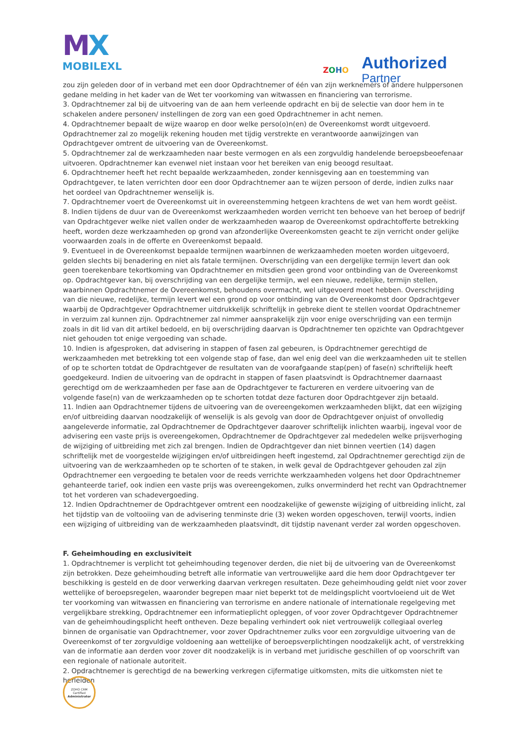MX
MOBILEXL
ZOHO
Authorized
Partner
zou zijn geleden door of in verband met een door Opdrachtnemer of één van zijn werknemers of andere hulppersonen gedane melding in het kader van de Wet ter voorkoming van witwassen en financiering van terrorisme.
3. Opdrachtnemer zal bij de uitvoering van de aan hem verleende opdracht en bij de selectie van door hem in te schakelen andere personen/ instellingen de zorg van een goed Opdrachtnemer in acht nemen.
4. Opdrachtnemer bepaalt de wijze waarop en door welke perso(o)n(en) de Overeenkomst wordt uitgevoerd. Opdrachtnemer zal zo mogelijk rekening houden met tijdig verstrekte en verantwoorde aanwijzingen van Opdrachtgever omtrent de uitvoering van de Overeenkomst.
5. Opdrachtnemer zal de werkzaamheden naar beste vermogen en als een zorgvuldig handelende beroepsbeoefenaar uitvoeren. Opdrachtnemer kan evenwel niet instaan voor het bereiken van enig beoogd resultaat.
6. Opdrachtnemer heeft het recht bepaalde werkzaamheden, zonder kennisgeving aan en toestemming van Opdrachtgever, te laten verrichten door een door Opdrachtnemer aan te wijzen persoon of derde, indien zulks naar het oordeel van Opdrachtnemer wenselijk is.
7. Opdrachtnemer voert de Overeenkomst uit in overeenstemming hetgeen krachtens de wet van hem wordt geëist.
8. Indien tijdens de duur van de Overeenkomst werkzaamheden worden verricht ten behoeve van het beroep of bedrijf van Opdrachtgever welke niet vallen onder de werkzaamheden waarop de Overeenkomst opdrachtofferte betrekking heeft, worden deze werkzaamheden op grond van afzonderlijke Overeenkomsten geacht te zijn verricht onder gelijke voorwaarden zoals in de offerte en Overeenkomst bepaald.
9. Eventueel in de Overeenkomst bepaalde termijnen waarbinnen de werkzaamheden moeten worden uitgevoerd, gelden slechts bij benadering en niet als fatale termijnen. Overschrijding van een dergelijke termijn levert dan ook geen toerekenbare tekortkoming van Opdrachtnemer en mitsdien geen grond voor ontbinding van de Overeenkomst op. Opdrachtgever kan, bij overschrijding van een dergelijke termijn, wel een nieuwe, redelijke, termijn stellen, waarbinnen Opdrachtnemer de Overeenkomst, behoudens overmacht, wel uitgevoerd moet hebben. Overschrijding van die nieuwe, redelijke, termijn levert wel een grond op voor ontbinding van de Overeenkomst door Opdrachtgever waarbij de Opdrachtgever Opdrachtnemer uitdrukkelijk schriftelijk in gebreke dient te stellen voordat Opdrachtnemer in verzuim zal kunnen zijn. Opdrachtnemer zal nimmer aansprakelijk zijn voor enige overschrijding van een termijn zoals in dit lid van dit artikel bedoeld, en bij overschrijding daarvan is Opdrachtnemer ten opzichte van Opdrachtgever niet gehouden tot enige vergoeding van schade.
10. Indien is afgesproken, dat advisering in stappen of fasen zal gebeuren, is Opdrachtnemer gerechtigd de werkzaamheden met betrekking tot een volgende stap of fase, dan wel enig deel van die werkzaamheden uit te stellen of op te schorten totdat de Opdrachtgever de resultaten van de voorafgaande stap(pen) of fase(n) schriftelijk heeft goedgekeurd. Indien de uitvoering van de opdracht in stappen of fasen plaatsvindt is Opdrachtnemer daarnaast gerechtigd om de werkzaamheden per fase aan de Opdrachtgever te factureren en verdere uitvoering van de volgende fase(n) van de werkzaamheden op te schorten totdat deze facturen door Opdrachtgever zijn betaald.
11. Indien aan Opdrachtnemer tijdens de uitvoering van de overeengekomen werkzaamheden blijkt, dat een wijziging en/of uitbreiding daarvan noodzakelijk of wenselijk is als gevolg van door de Opdrachtgever onjuist of onvolledig aangeleverde informatie, zal Opdrachtnemer de Opdrachtgever daarover schriftelijk inlichten waarbij, ingeval voor de advisering een vaste prijs is overeengekomen, Opdrachtnemer de Opdrachtgever zal mededelen welke prijsverhoging de wijziging of uitbreiding met zich zal brengen. Indien de Opdrachtgever dan niet binnen veertien (14) dagen schriftelijk met de voorgestelde wijzigingen en/of uitbreidingen heeft ingestemd, zal Opdrachtnemer gerechtigd zijn de uitvoering van de werkzaamheden op te schorten of te staken, in welk geval de Opdrachtgever gehouden zal zijn Opdrachtnemer een vergoeding te betalen voor de reeds verrichte werkzaamheden volgens het door Opdrachtnemer gehanteerde tarief, ook indien een vaste prijs was overeengekomen, zulks onverminderd het recht van Opdrachtnemer tot het vorderen van schadevergoeding.
12. Indien Opdrachtnemer de Opdrachtgever omtrent een noodzakelijke of gewenste wijziging of uitbreiding inlicht, zal het tijdstip van de voltooiing van de advisering tenminste drie (3) weken worden opgeschoven, terwijl voorts, indien een wijziging of uitbreiding van de werkzaamheden plaatsvindt, dit tijdstip navenant verder zal worden opgeschoven.
F. Geheimhouding en exclusiviteit
1. Opdrachtnemer is verplicht tot geheimhouding tegenover derden, die niet bij de uitvoering van de Overeenkomst zijn betrokken. Deze geheimhouding betreft alle informatie van vertrouwelijke aard die hem door Opdrachtgever ter beschikking is gesteld en de door verwerking daarvan verkregen resultaten. Deze geheimhouding geldt niet voor zover wettelijke of beroepsregelen, waaronder begrepen maar niet beperkt tot de meldingsplicht voortvloeiend uit de Wet ter voorkoming van witwassen en financiering van terrorisme en andere nationale of internationale regelgeving met vergelijkbare strekking, Opdrachtnemer een informatieplicht opleggen, of voor zover Opdrachtgever Opdrachtnemer van de geheimhoudingsplicht heeft ontheven. Deze bepaling verhindert ook niet vertrouwelijk collegiaal overleg binnen de organisatie van Opdrachtnemer, voor zover Opdrachtnemer zulks voor een zorgvuldige uitvoering van de Overeenkomst of ter zorgvuldige voldoening aan wettelijke of beroepsverplichtingen noodzakelijk acht, of verstrekking van de informatie aan derden voor zover dit noodzakelijk is in verband met juridische geschillen of op voorschrift van een regionale of nationale autoriteit.
2. Opdrachtnemer is gerechtigd de na bewerking verkregen cijfermatige uitkomsten, mits die uitkomsten niet te herleiden
ZOHO CRM
Certified
Administrator